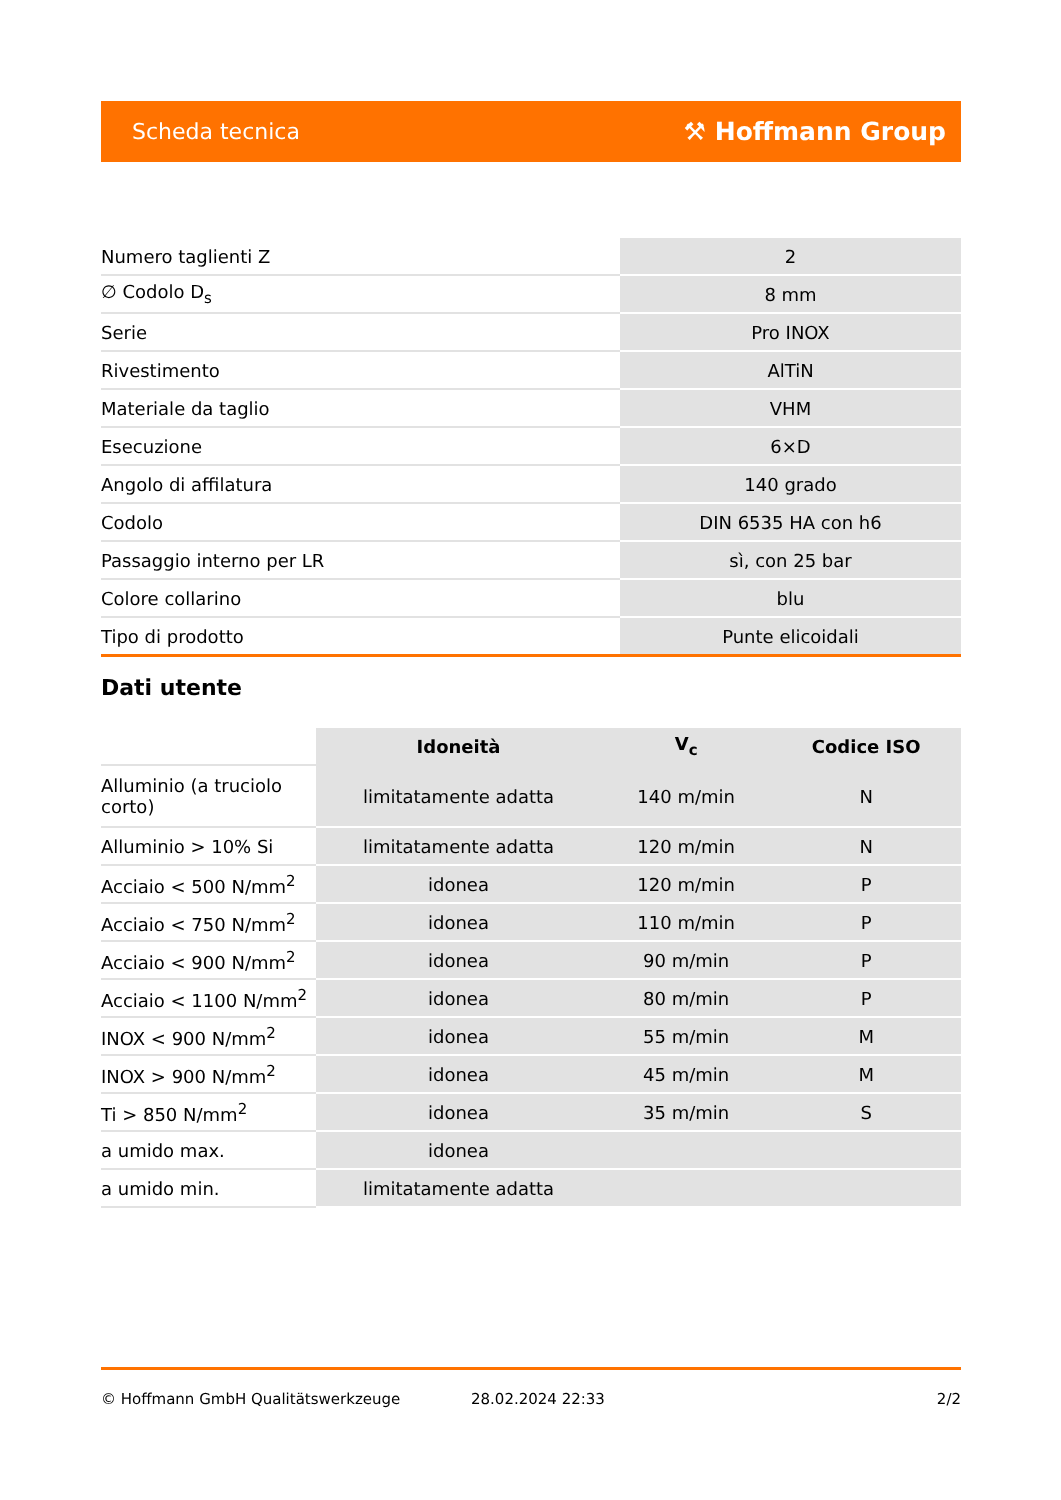Scheda tecnica ⚒ Hoffmann Group
| Numero taglienti Z | 2 |
| ∅ Codolo D<sub>s</sub> | 8 mm |
| Serie | Pro INOX |
| Rivestimento | AlTiN |
| Materiale da taglio | VHM |
| Esecuzione | 6×D |
| Angolo di affilatura | 140 grado |
| Codolo | DIN 6535 HA con h6 |
| Passaggio interno per LR | sì, con 25 bar |
| Colore collarino | blu |
| Tipo di prodotto | Punte elicoidali |
Dati utente
| | Idoneità | V<sub>c</sub> | Codice ISO |
| --- | --- | --- | --- |
| Alluminio (a truciolo corto) | limitatamente adatta | 140 m/min | N |
| Alluminio > 10% Si | limitatamente adatta | 120 m/min | N |
| Acciaio < 500 N/mm<sup>2</sup> | idonea | 120 m/min | P |
| Acciaio < 750 N/mm<sup>2</sup> | idonea | 110 m/min | P |
| Acciaio < 900 N/mm<sup>2</sup> | idonea | 90 m/min | P |
| Acciaio < 1100 N/mm<sup>2</sup> | idonea | 80 m/min | P |
| INOX < 900 N/mm<sup>2</sup> | idonea | 55 m/min | M |
| INOX > 900 N/mm<sup>2</sup> | idonea | 45 m/min | M |
| Ti > 850 N/mm<sup>2</sup> | idonea | 35 m/min | S |
| a umido max. | idonea | | |
| a umido min. | limitatamente adatta | | |
© Hoffmann GmbH Qualitätswerkzeuge 28.02.2024 22:33 2/2